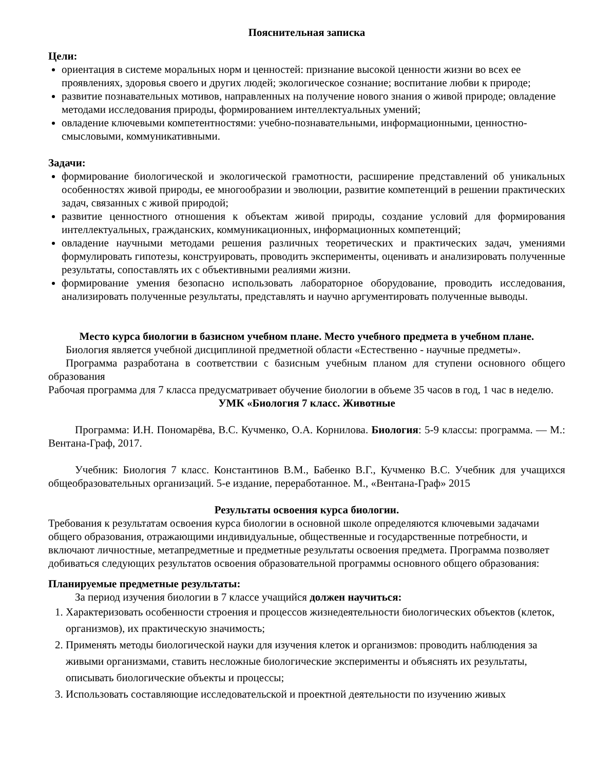Пояснительная записка
Цели:
ориентация в системе моральных норм и ценностей: признание высокой ценности жизни во всех ее проявлениях, здоровья своего и других людей; экологическое сознание; воспитание любви к природе;
развитие познавательных мотивов, направленных на получение нового знания о живой природе; овладение методами исследования природы, формированием интеллектуальных умений;
овладение ключевыми компетентностями: учебно-познавательными, информационными, ценностно-смысловыми, коммуникативными.
Задачи:
формирование биологической и экологической грамотности, расширение представлений об уникальных особенностях живой природы, ее многообразии и эволюции, развитие компетенций в решении практических задач, связанных с живой природой;
развитие ценностного отношения к объектам живой природы, создание условий для формирования интеллектуальных, гражданских, коммуникационных, информационных компетенций;
овладение научными методами решения различных теоретических и практических задач, умениями формулировать гипотезы, конструировать, проводить эксперименты, оценивать и анализировать полученные результаты, сопоставлять их с объективными реалиями жизни.
формирование умения безопасно использовать лабораторное оборудование, проводить исследования, анализировать полученные результаты, представлять и научно аргументировать полученные выводы.
Место курса биологии в базисном учебном плане. Место учебного предмета в учебном плане.
Биология является учебной дисциплиной предметной области «Естественно - научные предметы».
Программа разработана в соответствии с базисным учебным планом для ступени основного общего образования
Рабочая программа для 7 класса предусматривает обучение биологии в объеме 35 часов в год, 1 час в неделю.
УМК «Биология 7 класс. Животные
Программа: И.Н. Пономарёва, В.С. Кучменко, О.А. Корнилова. Биология: 5-9 классы: программа. — М.: Вентана-Граф, 2017.
Учебник: Биология 7 класс. Константинов В.М., Бабенко В.Г., Кучменко В.С. Учебник для учащихся общеобразовательных организаций. 5-е издание, переработанное. М., «Вентана-Граф» 2015
Результаты освоения курса биологии.
Требования к результатам освоения курса биологии в основной школе определяются ключевыми задачами общего образования, отражающими индивидуальные, общественные и государственные потребности, и включают личностные, метапредметные и предметные результаты освоения предмета. Программа позволяет добиваться следующих результатов освоения образовательной программы основного общего образования:
Планируемые предметные результаты:
За период изучения биологии в 7 классе учащийся должен научиться:
1. Характеризовать особенности строения и процессов жизнедеятельности биологических объектов (клеток, организмов), их практическую значимость;
2. Применять методы биологической науки для изучения клеток и организмов: проводить наблюдения за живыми организмами, ставить несложные биологические эксперименты и объяснять их результаты, описывать биологические объекты и процессы;
3. Использовать составляющие исследовательской и проектной деятельности по изучению живых